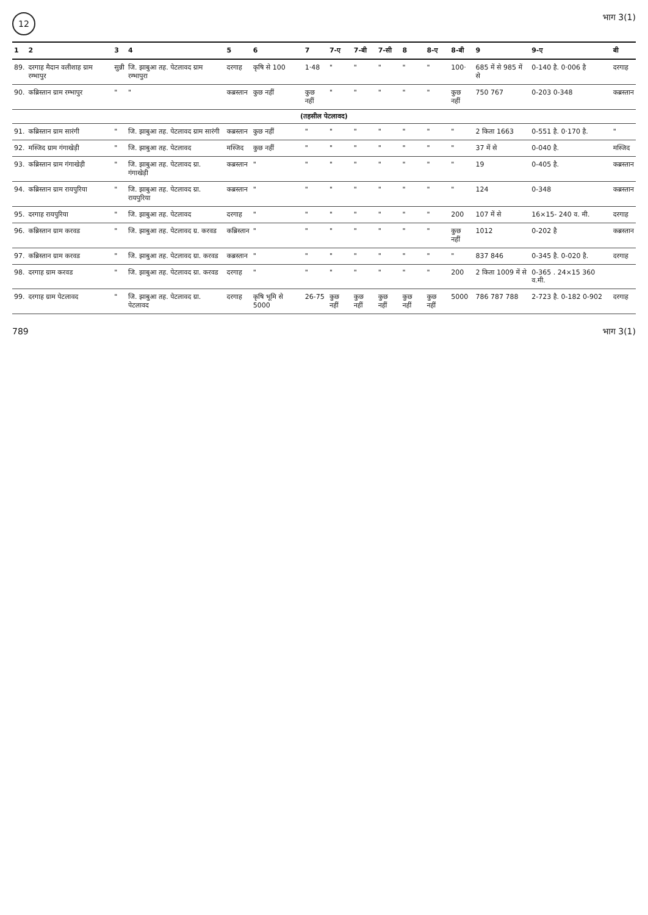12 भाग 3(1)
| 1 | 2 | 3 | 4 | 5 | 6 | 7 | 7-ए | 7-बी | 7-सी | 8 | 8-ए | 8-बी | 9 | 9-ए | बी |
| --- | --- | --- | --- | --- | --- | --- | --- | --- | --- | --- | --- | --- | --- | --- | --- |
| 89. | दरगाह मैदान वलीशाह ग्राम रम्भापुर | सुन्नी | जि. झाबुआ तह. पेटलावद ग्राम रम्भापुरा | दरगाह | कृषि से 100 | 1·48 | " | " | " | " | " | 100· | 685 में से 985 में से | 0-140 है. 0·006 है | दरगाह |
| 90. | कब्रिस्तान ग्राम रम्भापुर | " | " | कब्रस्तान | कुछ नहीं | कुछ नहीं | " | " | " | " | " | कुछ नहीं | 750 767 | 0-203 0-348 | कब्रस्तान |
| (तहसील पेटलावद) | | | | | | | | | | | | | | | |
| 91. | कब्रिस्तान ग्राम सारंगी | " | जि. झाबुआ तह. पेटलावद ग्राम सारंगी | कब्रस्तान | कुछ नहीं | " | " | " | " | " | " | " | 2 किता 1663 | 0-551 है. 0·170 है. | " |
| 92. | मस्जिद ग्राम गंगाखेड़ी | " | जि. झाबुआ तह. पेटलावद | मस्जिद | कुछ नहीं | " | " | " | " | " | " | " | 37 में से | 0-040 है. | मस्जिद |
| 93. | कब्रिस्तान ग्राम गंगाखेड़ी | " | जि. झाबुआ तह. पेटलावद ग्रा. गंगाखेड़ी | कब्रस्तान | " | " | " | " | " | " | " | " | 19 | 0-405 है. | कब्रस्तान |
| 94. | कब्रिस्तान ग्राम रायपुरिया | " | जि. झाबुआ तह. पेटलावद ग्रा. रायपुरिया | कब्रस्तान | " | " | " | " | " | " | " | " | 124 | 0-348 | कब्रस्तान |
| 95. | दरगाह रायपुरिया | " | जि. झाबुआ तह. पेटलावद | दरगाह | " | " | " | " | " | " | " | 200 | 107 में से | 16×15- 240 व. मी. | दरगाह |
| 96. | कब्रिस्तान ग्राम करवड | " | जि. झाबुआ तह. पेटलावद ग्र. करवड | कब्रिस्तान | " | " | " | " | " | " | " | कुछ नहीं | 1012 | 0-202 है | कब्रस्तान |
| 97. | कब्रिस्तान ग्राम करवड | " | जि. झाबुआ तह. पेटलावद ग्रा. करवड | कब्रस्तान | " | " | " | " | " | " | " | " | 837 846 | 0-345 है. 0-020 है. | दरगाह |
| 98. | दरगाह ग्राम करवड | " | जि. झाबुआ तह. पेटलावद ग्रा. करवड | दरगाह | " | " | " | " | " | " | " | 200 | 2 किता 1009 में से | 0-365 . 24×15 360 व.मी. | |
| 99. | दरगाह ग्राम पेटलावद | " | जि. झाबुआ तह. पेटलावद ग्रा. पेटलावद | दरगाह | कृषि भूमि से 5000 | 26-75 | कुछ नहीं | कुछ नहीं | कुछ नहीं | कुछ नहीं | कुछ नहीं | 5000 | 786 787 788 | 2-723 है. 0-182 0-902 | दरगाह |
789 भाग 3(1)